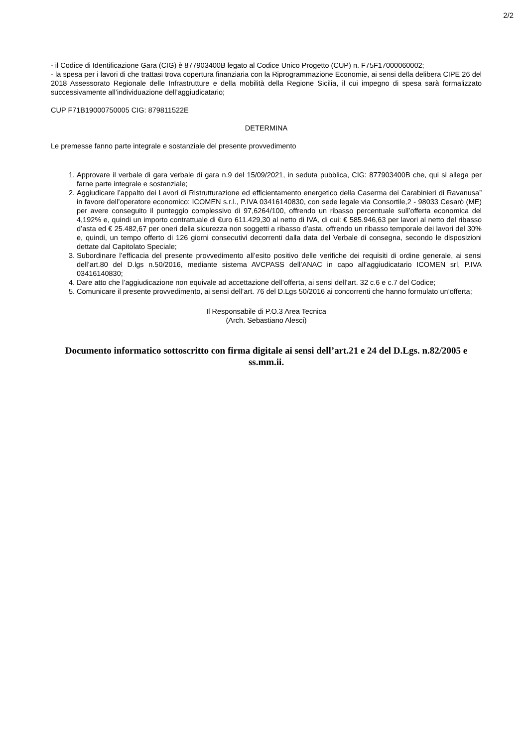2/2
- il Codice di Identificazione Gara (CIG) è 877903400B legato al Codice Unico Progetto (CUP) n. F75F17000060002;
- la spesa per i lavori di che trattasi trova copertura finanziaria con la Riprogrammazione Economie, ai sensi della delibera CIPE 26 del 2018 Assessorato Regionale delle Infrastrutture e della mobilità della Regione Sicilia, il cui impegno di spesa sarà formalizzato successivamente all’individuazione dell’aggiudicatario;
CUP F71B19000750005 CIG: 879811522E
DETERMINA
Le premesse fanno parte integrale e sostanziale del presente provvedimento
1. Approvare il verbale di gara verbale di gara n.9 del 15/09/2021, in seduta pubblica, CIG: 877903400B che, qui si allega per farne parte integrale e sostanziale;
2. Aggiudicare l’appalto dei Lavori di Ristrutturazione ed efficientamento energetico della Caserma dei Carabinieri di Ravanusa” in favore dell’operatore economico: ICOMEN s.r.l., P.IVA 03416140830, con sede legale via Consortile,2 - 98033 Cesarò (ME) per avere conseguito il punteggio complessivo di 97,6264/100, offrendo un ribasso percentuale sull’offerta economica del 4,192% e, quindi un importo contrattuale di €uro 611.429,30 al netto di IVA, di cui: € 585.946,63 per lavori al netto del ribasso d’asta ed € 25.482,67 per oneri della sicurezza non soggetti a ribasso d’asta, offrendo un ribasso temporale dei lavori del 30% e, quindi, un tempo offerto di 126 giorni consecutivi decorrenti dalla data del Verbale di consegna, secondo le disposizioni dettate dal Capitolato Speciale;
3. Subordinare l’efficacia del presente provvedimento all’esito positivo delle verifiche dei requisiti di ordine generale, ai sensi dell’art.80 del D.lgs n.50/2016, mediante sistema AVCPASS dell’ANAC in capo all’aggiudicatario ICOMEN srl, P.IVA 03416140830;
4. Dare atto che l’aggiudicazione non equivale ad accettazione dell’offerta, ai sensi dell’art. 32 c.6 e c.7 del Codice;
5. Comunicare il presente provvedimento, ai sensi dell’art. 76 del D.Lgs 50/2016 ai concorrenti che hanno formulato un’offerta;
Il Responsabile di P.O.3 Area Tecnica
(Arch. Sebastiano Alesci)
Documento informatico sottoscritto con firma digitale ai sensi dell’art.21 e 24 del D.Lgs. n.82/2005 e ss.mm.ii.